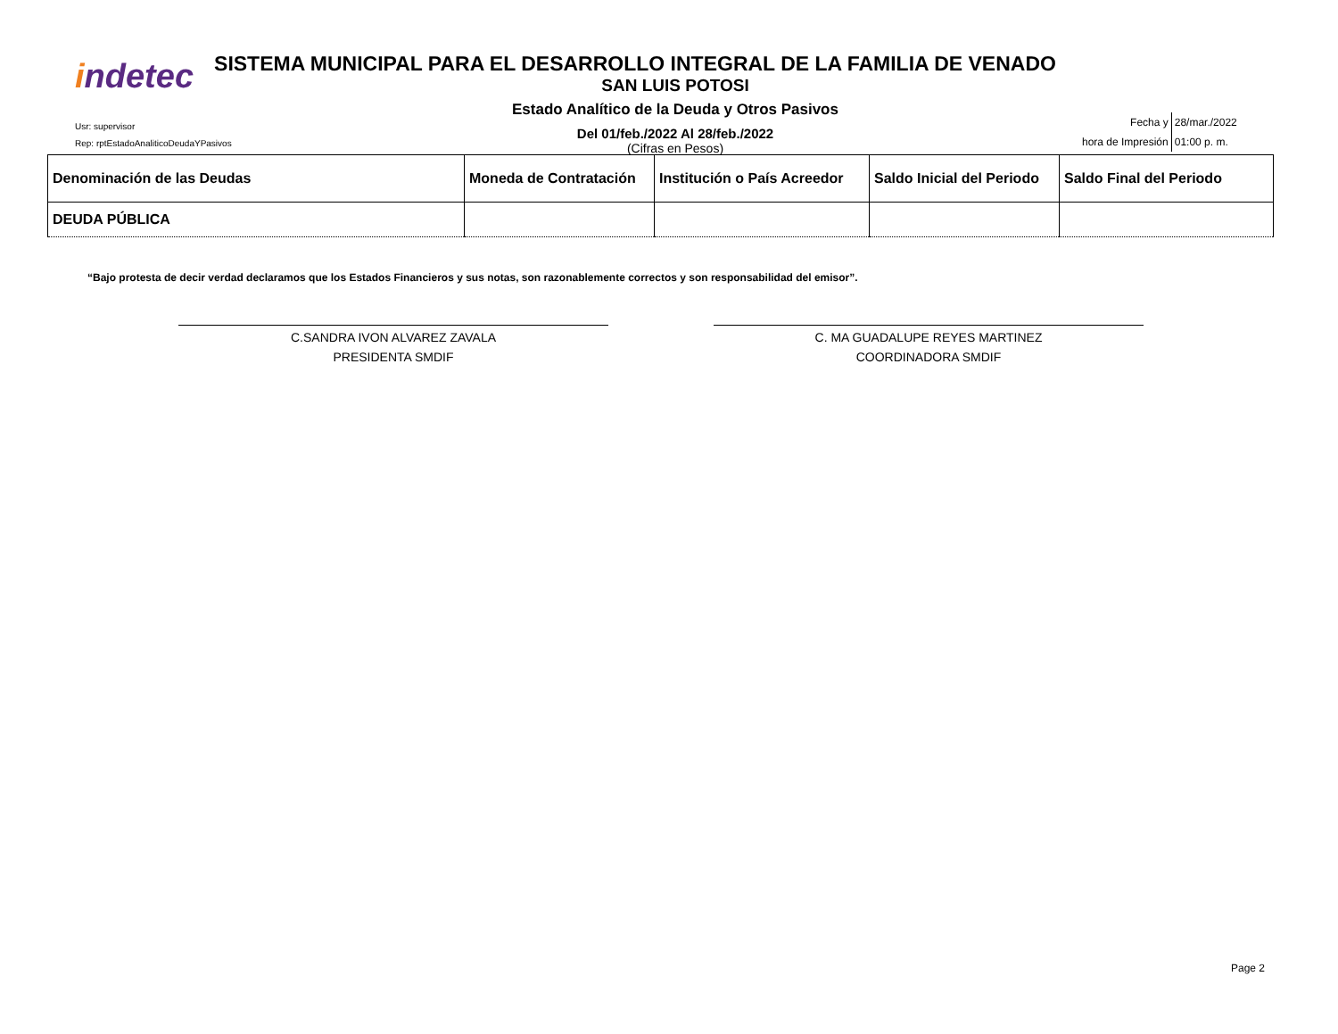indetec
Usr: supervisor
Rep: rptEstadoAnaliticoDeudaYPasivos
SISTEMA MUNICIPAL PARA EL DESARROLLO INTEGRAL DE LA FAMILIA DE VENADO
SAN LUIS POTOSI
Estado Analítico de la Deuda y Otros Pasivos
Del 01/feb./2022 Al 28/feb./2022
(Cifras en Pesos)
| Fecha y | 28/mar./2022 |
| hora de Impresión | 01:00 p. m. |
| Denominación de las Deudas | Moneda de Contratación | Institución o País Acreedor | Saldo Inicial del Periodo | Saldo Final del Periodo |
| --- | --- | --- | --- | --- |
| DEUDA PÚBLICA | | | | |
“Bajo protesta de decir verdad declaramos que los Estados Financieros y sus notas, son razonablemente correctos y son responsabilidad del emisor”.
C.SANDRA IVON ALVAREZ ZAVALA
PRESIDENTA SMDIF
C. MA GUADALUPE REYES MARTINEZ
COORDINADORA SMDIF
Page 2